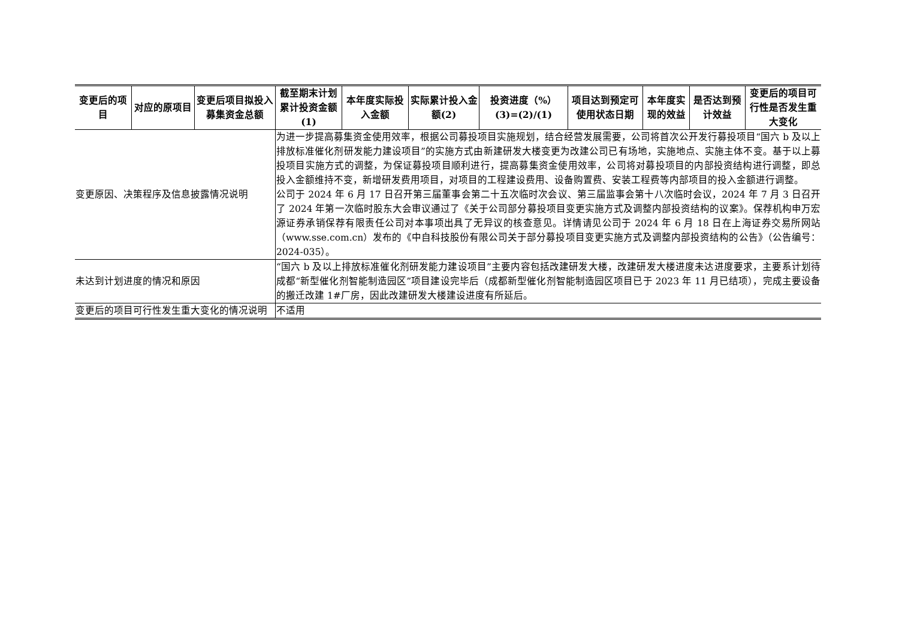| 变更后的项目 | 对应的原项目 | 变更后项目拟投入募集资金总额 | 截至期末计划累计投资金额(1) | 本年度实际投入金额 | 实际累计投入金额(2) | 投资进度（%）(3)=(2)/(1) | 项目达到预定可使用状态日期 | 本年度实现的效益 | 是否达到预计效益 | 变更后的项目可行性是否发生重大变化 |
| --- | --- | --- | --- | --- | --- | --- | --- | --- | --- | --- |
| 变更原因、决策程序及信息披露情况说明 | | | 为进一步提高募集资金使用效率，根据公司募投项目实施规划，结合经营发展需要，公司将首次公开发行募投项目“国六 b 及以上排放标准催化剂研发能力建设项目”的实施方式由新建研发大楼变更为改建公司已有场地，实施地点、实施主体不变。基于以上募投项目实施方式的调整，为保证募投项目顺利进行，提高募集资金使用效率，公司将对募投项目的内部投资结构进行调整，即总投入金额维持不变，新增研发费用项目，对项目的工程建设费用、设备购置费、安装工程费等内部项目的投入金额进行调整。 公司于 2024 年 6 月 17 日召开第三届董事会第二十五次临时次会议、第三届监事会第十八次临时会议，2024 年 7 月 3 日召开了 2024 年第一次临时股东大会审议通过了《关于公司部分募投项目变更实施方式及调整内部投资结构的议案》。保荐机构申万宏源证券承销保荐有限责任公司对本事项出具了无异议的核查意见。详情请见公司于 2024 年 6 月 18 日在上海证券交易所网站（www.sse.com.cn）发布的《中自科技股份有限公司关于部分募投项目变更实施方式及调整内部投资结构的公告》（公告编号：2024-035）。 | | | | | | | |
| 未达到计划进度的情况和原因 | | | “国六 b 及以上排放标准催化剂研发能力建设项目”主要内容包括改建研发大楼，改建研发大楼进度未达进度要求，主要系计划待成都“新型催化剂智能制造园区”项目建设完毕后（成都新型催化剂智能制造园区项目已于 2023 年 11 月已结项），完成主要设备的搬迁改建 1#厂房，因此改建研发大楼建设进度有所延后。 | | | | | | | |
| 变更后的项目可行性发生重大变化的情况说明 | | | 不适用 | | | | | | | |